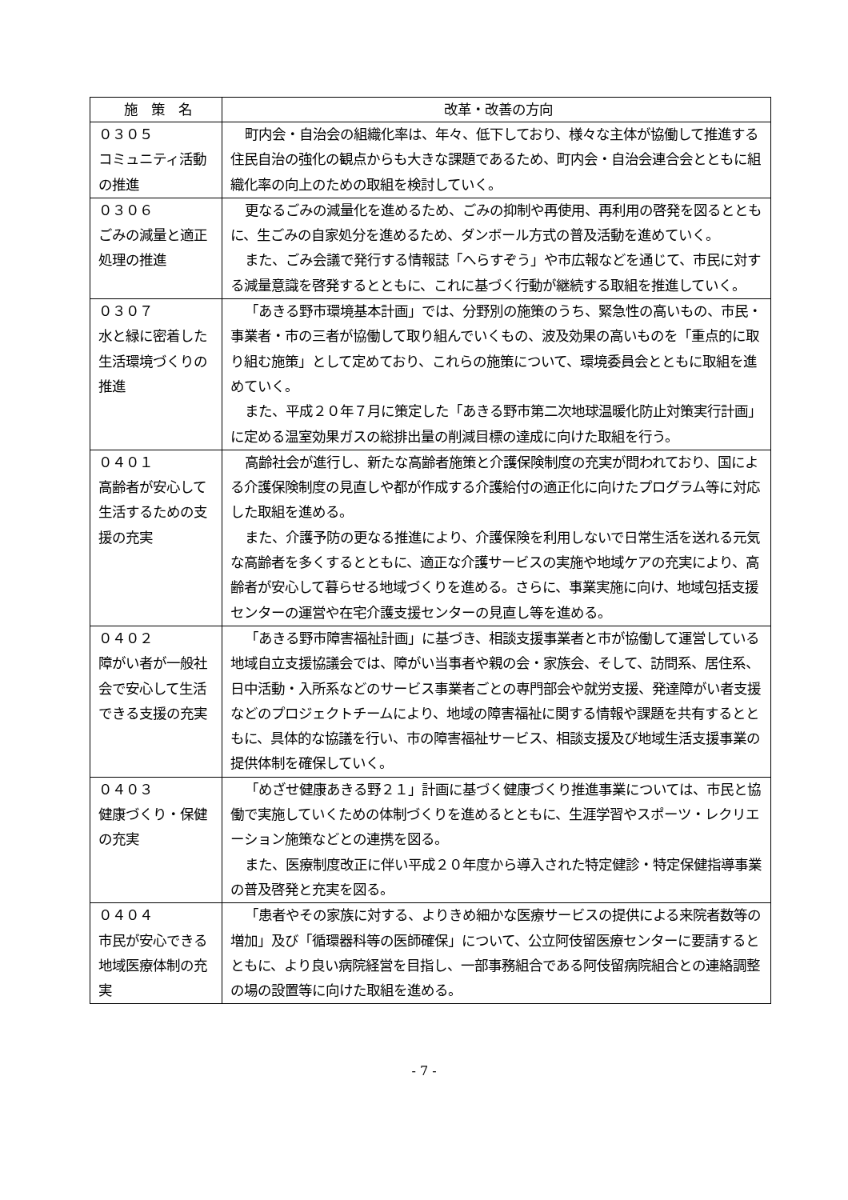| 施 策 名 | 改革・改善の方向 |
| --- | --- |
| ０３０５ コミュニティ活動の推進 | 町内会・自治会の組織化率は、年々、低下しており、様々な主体が協働して推進する住民自治の強化の観点からも大きな課題であるため、町内会・自治会連合会とともに組織化率の向上のための取組を検討していく。 |
| ０３０６ ごみの減量と適正処理の推進 | 更なるごみの減量化を進めるため、ごみの抑制や再使用、再利用の啓発を図るとともに、生ごみの自家処分を進めるため、ダンボール方式の普及活動を進めていく。 また、ごみ会議で発行する情報誌「へらすぞう」や市広報などを通じて、市民に対する減量意識を啓発するとともに、これに基づく行動が継続する取組を推進していく。 |
| ０３０７ 水と緑に密着した生活環境づくりの推進 | 「あきる野市環境基本計画」では、分野別の施策のうち、緊急性の高いもの、市民・事業者・市の三者が協働して取り組んでいくもの、波及効果の高いものを「重点的に取り組む施策」として定めており、これらの施策について、環境委員会とともに取組を進めていく。 また、平成２０年７月に策定した「あきる野市第二次地球温暖化防止対策実行計画」に定める温室効果ガスの総排出量の削減目標の達成に向けた取組を行う。 |
| ０４０１ 高齢者が安心して生活するための支援の充実 | 高齢社会が進行し、新たな高齢者施策と介護保険制度の充実が問われており、国による介護保険制度の見直しや都が作成する介護給付の適正化に向けたプログラム等に対応した取組を進める。 また、介護予防の更なる推進により、介護保険を利用しないで日常生活を送れる元気な高齢者を多くするとともに、適正な介護サービスの実施や地域ケアの充実により、高齢者が安心して暮らせる地域づくりを進める。さらに、事業実施に向け、地域包括支援センターの運営や在宅介護支援センターの見直し等を進める。 |
| ０４０２ 障がい者が一般社会で安心して生活できる支援の充実 | 「あきる野市障害福祉計画」に基づき、相談支援事業者と市が協働して運営している地域自立支援協議会では、障がい当事者や親の会・家族会、そして、訪問系、居住系、日中活動・入所系などのサービス事業者ごとの専門部会や就労支援、発達障がい者支援などのプロジェクトチームにより、地域の障害福祉に関する情報や課題を共有するとともに、具体的な協議を行い、市の障害福祉サービス、相談支援及び地域生活支援事業の提供体制を確保していく。 |
| ０４０３ 健康づくり・保健の充実 | 「めざせ健康あきる野２１」計画に基づく健康づくり推進事業については、市民と協働で実施していくための体制づくりを進めるとともに、生涯学習やスポーツ・レクリエーション施策などとの連携を図る。 また、医療制度改正に伴い平成２０年度から導入された特定健診・特定保健指導事業の普及啓発と充実を図る。 |
| ０４０４ 市民が安心できる地域医療体制の充実 | 「患者やその家族に対する、よりきめ細かな医療サービスの提供による来院者数等の増加」及び「循環器科等の医師確保」について、公立阿伎留医療センターに要請するとともに、より良い病院経営を目指し、一部事務組合である阿伎留病院組合との連絡調整の場の設置等に向けた取組を進める。 |
- 7 -